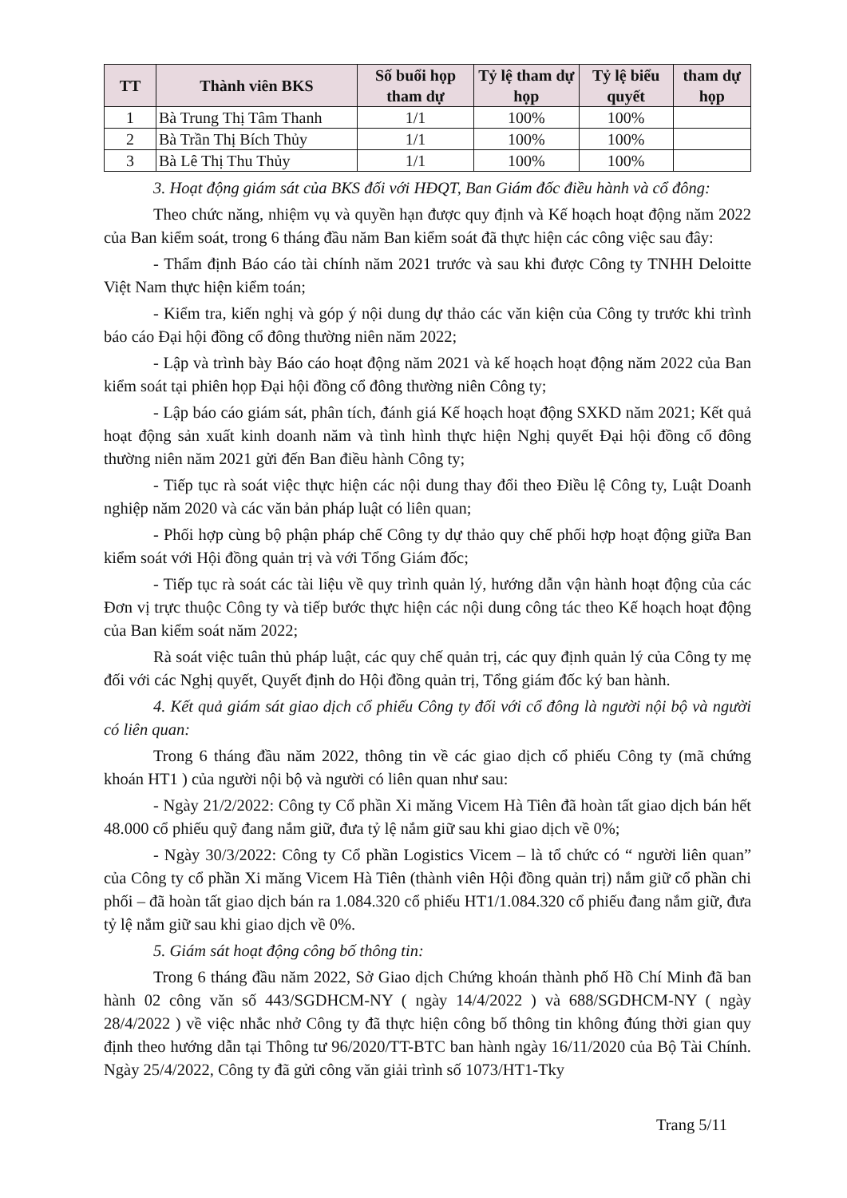| TT | Thành viên BKS | Số buổi họp tham dự | Tỷ lệ tham dự họp | Tỷ lệ biểu quyết | tham dự họp |
| --- | --- | --- | --- | --- | --- |
| 1 | Bà Trung Thị Tâm Thanh | 1/1 | 100% | 100% | |
| 2 | Bà Trần Thị Bích Thủy | 1/1 | 100% | 100% | |
| 3 | Bà Lê Thị Thu Thủy | 1/1 | 100% | 100% | |
3. Hoạt động giám sát của BKS đối với HĐQT, Ban Giám đốc điều hành và cổ đông:
Theo chức năng, nhiệm vụ và quyền hạn được quy định và Kế hoạch hoạt động năm 2022 của Ban kiểm soát, trong 6 tháng đầu năm Ban kiểm soát đã thực hiện các công việc sau đây:
- Thẩm định Báo cáo tài chính năm 2021 trước và sau khi được Công ty TNHH Deloitte Việt Nam thực hiện kiểm toán;
- Kiểm tra, kiến nghị và góp ý nội dung dự thảo các văn kiện của Công ty trước khi trình báo cáo Đại hội đồng cổ đông thường niên năm 2022;
- Lập và trình bày Báo cáo hoạt động năm 2021 và kế hoạch hoạt động năm 2022 của Ban kiểm soát tại phiên họp Đại hội đồng cổ đông thường niên Công ty;
- Lập báo cáo giám sát, phân tích, đánh giá Kế hoạch hoạt động SXKD năm 2021; Kết quả hoạt động sản xuất kinh doanh năm và tình hình thực hiện Nghị quyết Đại hội đồng cổ đông thường niên năm 2021 gửi đến Ban điều hành Công ty;
- Tiếp tục rà soát việc thực hiện các nội dung thay đổi theo Điều lệ Công ty, Luật Doanh nghiệp năm 2020 và các văn bản pháp luật có liên quan;
- Phối hợp cùng bộ phận pháp chế Công ty dự thảo quy chế phối hợp hoạt động giữa Ban kiểm soát với Hội đồng quản trị và với Tổng Giám đốc;
- Tiếp tục rà soát các tài liệu về quy trình quản lý, hướng dẫn vận hành hoạt động của các Đơn vị trực thuộc Công ty và tiếp bước thực hiện các nội dung công tác theo Kế hoạch hoạt động của Ban kiểm soát năm 2022;
Rà soát việc tuân thủ pháp luật, các quy chế quản trị, các quy định quản lý của Công ty mẹ đối với các Nghị quyết, Quyết định do Hội đồng quản trị, Tổng giám đốc ký ban hành.
4. Kết quả giám sát giao dịch cổ phiếu Công ty đối với cổ đông là người nội bộ và người có liên quan:
Trong 6 tháng đầu năm 2022, thông tin về các giao dịch cổ phiếu Công ty (mã chứng khoán HT1 ) của người nội bộ và người có liên quan như sau:
- Ngày 21/2/2022: Công ty Cổ phần Xi măng Vicem Hà Tiên đã hoàn tất giao dịch bán hết 48.000 cổ phiếu quỹ đang nắm giữ, đưa tỷ lệ nắm giữ sau khi giao dịch về 0%;
- Ngày 30/3/2022: Công ty Cổ phần Logistics Vicem – là tổ chức có “ người liên quan” của Công ty cổ phần Xi măng Vicem Hà Tiên (thành viên Hội đồng quản trị) nắm giữ cổ phần chi phối – đã hoàn tất giao dịch bán ra 1.084.320 cổ phiếu HT1/1.084.320 cổ phiếu đang nắm giữ, đưa tỷ lệ nắm giữ sau khi giao dịch về 0%.
5. Giám sát hoạt động công bố thông tin:
Trong 6 tháng đầu năm 2022, Sở Giao dịch Chứng khoán thành phố Hồ Chí Minh đã ban hành 02 công văn số 443/SGDHCM-NY ( ngày 14/4/2022 ) và 688/SGDHCM-NY ( ngày 28/4/2022 ) về việc nhắc nhở Công ty đã thực hiện công bố thông tin không đúng thời gian quy định theo hướng dẫn tại Thông tư 96/2020/TT-BTC ban hành ngày 16/11/2020 của Bộ Tài Chính. Ngày 25/4/2022, Công ty đã gửi công văn giải trình số 1073/HT1-Tky
Trang 5/11